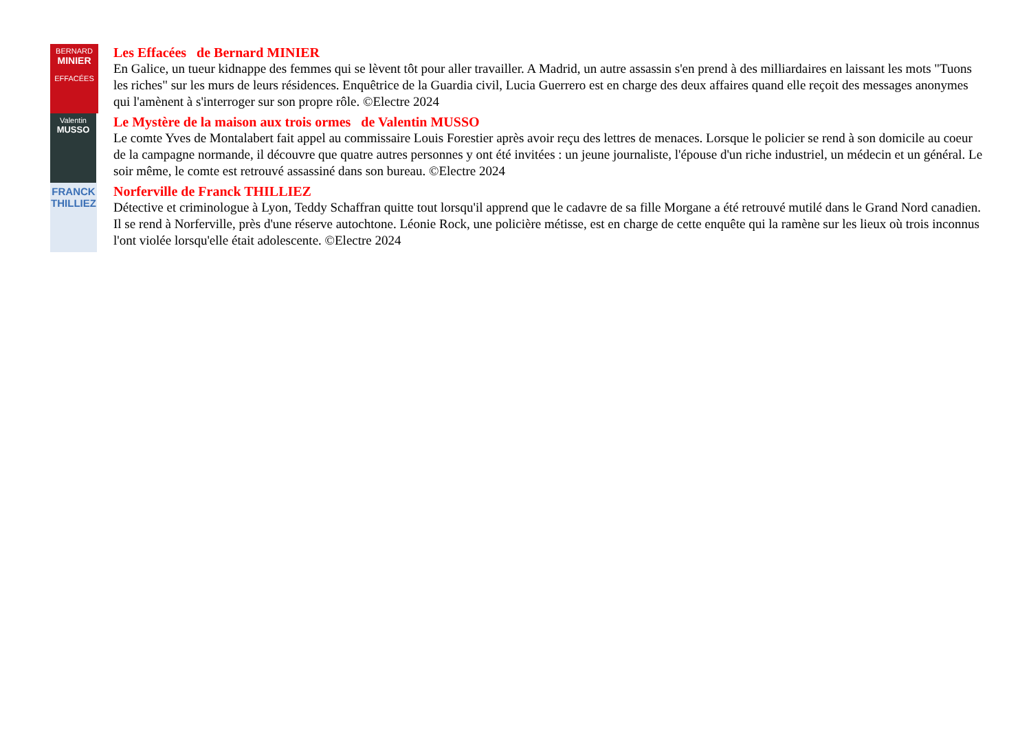BERNARD
MINIER
EFFACÉES
Les Effacées de Bernard MINIER
En Galice, un tueur kidnappe des femmes qui se lèvent tôt pour aller travailler. A Madrid, un autre assassin s'en prend à des milliardaires en laissant les mots "Tuons les riches" sur les murs de leurs résidences. Enquêtrice de la Guardia civil, Lucia Guerrero est en charge des deux affaires quand elle reçoit des messages anonymes qui l'amènent à s'interroger sur son propre rôle. ©Electre 2024
Valentin
MUSSO
Le Mystère de la maison aux trois ormes de Valentin MUSSO
Le comte Yves de Montalabert fait appel au commissaire Louis Forestier après avoir reçu des lettres de menaces. Lorsque le policier se rend à son domicile au coeur de la campagne normande, il découvre que quatre autres personnes y ont été invitées : un jeune journaliste, l'épouse d'un riche industriel, un médecin et un général. Le soir même, le comte est retrouvé assassiné dans son bureau. ©Electre 2024
FRANCK
THILLIEZ
Norferville de Franck THILLIEZ
Détective et criminologue à Lyon, Teddy Schaffran quitte tout lorsqu'il apprend que le cadavre de sa fille Morgane a été retrouvé mutilé dans le Grand Nord canadien. Il se rend à Norferville, près d'une réserve autochtone. Léonie Rock, une policière métisse, est en charge de cette enquête qui la ramène sur les lieux où trois inconnus l'ont violée lorsqu'elle était adolescente. ©Electre 2024